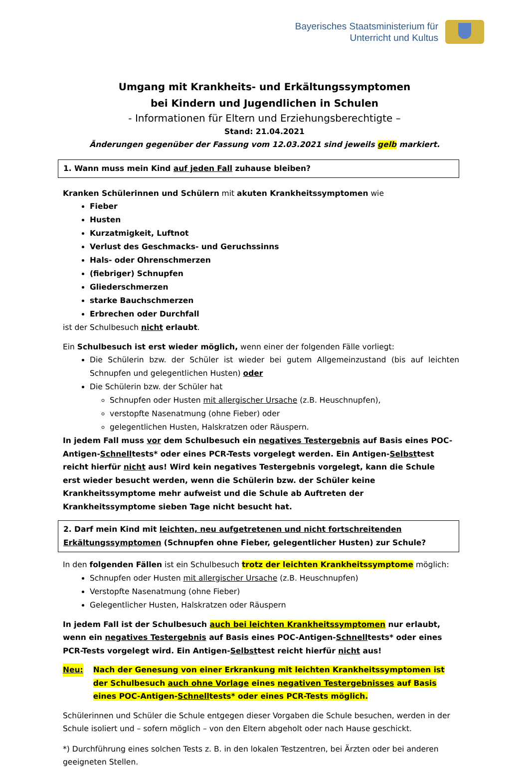Bayerisches Staatsministerium für
Unterricht und Kultus
Umgang mit Krankheits- und Erkältungssymptomen
bei Kindern und Jugendlichen in Schulen
- Informationen für Eltern und Erziehungsberechtigte –
Stand: 21.04.2021
Änderungen gegenüber der Fassung vom 12.03.2021 sind jeweils gelb markiert.
1. Wann muss mein Kind auf jeden Fall zuhause bleiben?
Kranken Schülerinnen und Schülern mit akuten Krankheitssymptomen wie
Fieber
Husten
Kurzatmigkeit, Luftnot
Verlust des Geschmacks- und Geruchssinns
Hals- oder Ohrenschmerzen
(fiebriger) Schnupfen
Gliederschmerzen
starke Bauchschmerzen
Erbrechen oder Durchfall
ist der Schulbesuch nicht erlaubt.
Ein Schulbesuch ist erst wieder möglich, wenn einer der folgenden Fälle vorliegt:
Die Schülerin bzw. der Schüler ist wieder bei gutem Allgemeinzustand (bis auf leichten Schnupfen und gelegentlichen Husten) oder
Die Schülerin bzw. der Schüler hat
Schnupfen oder Husten mit allergischer Ursache (z.B. Heuschnupfen),
verstopfte Nasenatmung (ohne Fieber) oder
gelegentlichen Husten, Halskratzen oder Räuspern.
In jedem Fall muss vor dem Schulbesuch ein negatives Testergebnis auf Basis eines POC-Antigen-Schnelltests* oder eines PCR-Tests vorgelegt werden. Ein Antigen-Selbsttest reicht hierfür nicht aus! Wird kein negatives Testergebnis vorgelegt, kann die Schule erst wieder besucht werden, wenn die Schülerin bzw. der Schüler keine Krankheitssymptome mehr aufweist und die Schule ab Auftreten der Krankheitssymptome sieben Tage nicht besucht hat.
2. Darf mein Kind mit leichten, neu aufgetretenen und nicht fortschreitenden Erkältungssymptomen (Schnupfen ohne Fieber, gelegentlicher Husten) zur Schule?
In den folgenden Fällen ist ein Schulbesuch trotz der leichten Krankheitssymptome möglich:
Schnupfen oder Husten mit allergischer Ursache (z.B. Heuschnupfen)
Verstopfte Nasenatmung (ohne Fieber)
Gelegentlicher Husten, Halskratzen oder Räuspern
In jedem Fall ist der Schulbesuch auch bei leichten Krankheitssymptomen nur erlaubt, wenn ein negatives Testergebnis auf Basis eines POC-Antigen-Schnelltests* oder eines PCR-Tests vorgelegt wird. Ein Antigen-Selbsttest reicht hierfür nicht aus!
Neu: Nach der Genesung von einer Erkrankung mit leichten Krankheitssymptomen ist der Schulbesuch auch ohne Vorlage eines negativen Testergebnisses auf Basis eines POC-Antigen-Schnelltests* oder eines PCR-Tests möglich.
Schülerinnen und Schüler die Schule entgegen dieser Vorgaben die Schule besuchen, werden in der Schule isoliert und – sofern möglich – von den Eltern abgeholt oder nach Hause geschickt.
*) Durchführung eines solchen Tests z. B. in den lokalen Testzentren, bei Ärzten oder bei anderen geeigneten Stellen.